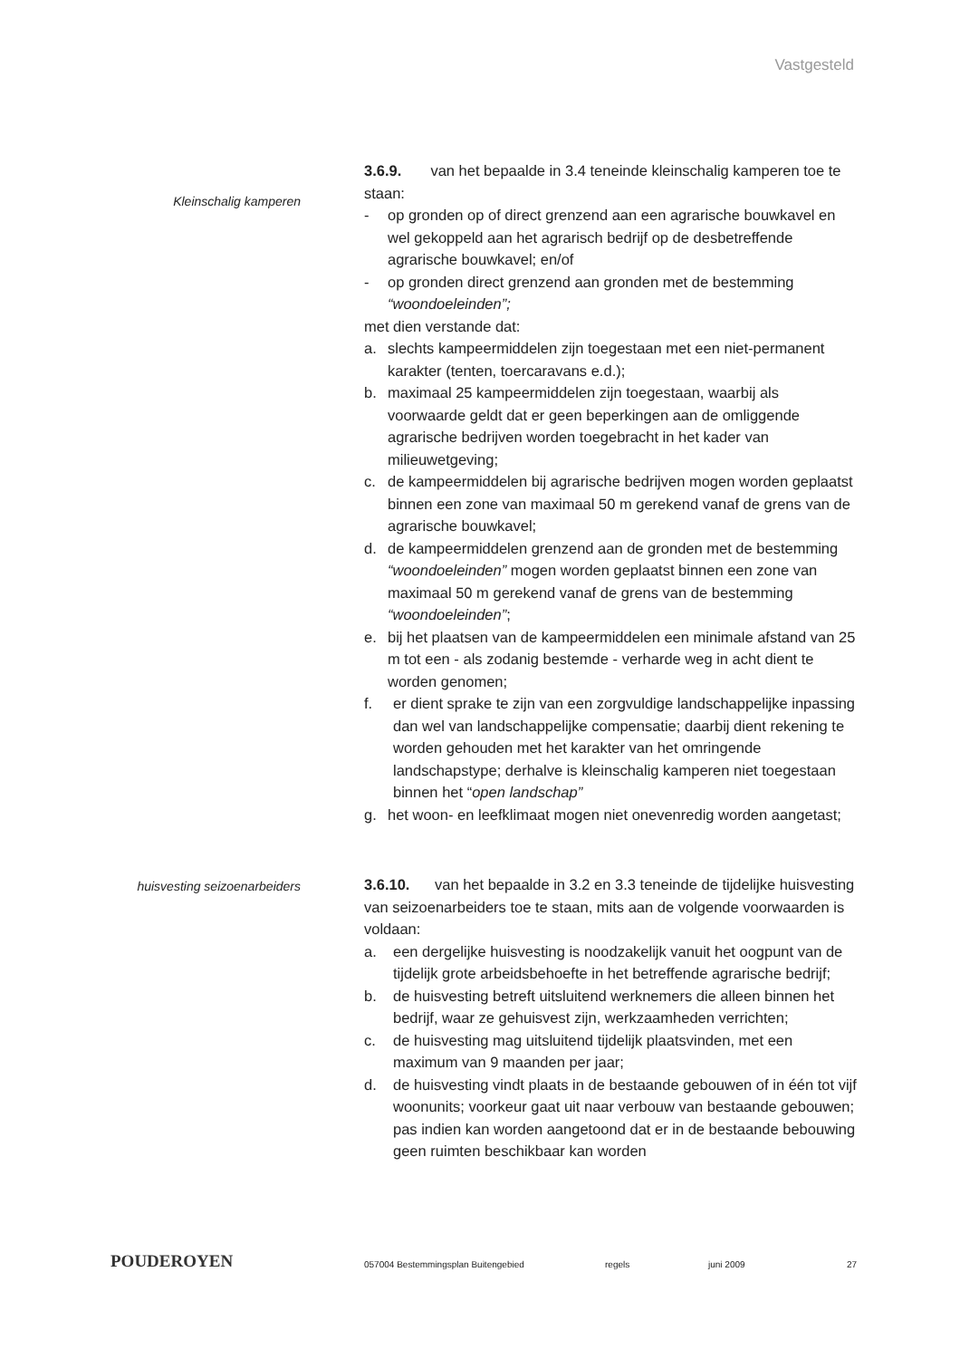Vastgesteld
Kleinschalig kamperen
3.6.9. van het bepaalde in 3.4 teneinde kleinschalig kamperen toe te staan:
- op gronden op of direct grenzend aan een agrarische bouwkavel en wel gekoppeld aan het agrarisch bedrijf op de desbetreffende agrarische bouwkavel; en/of
- op gronden direct grenzend aan gronden met de bestemming “woondoeleinden”;
met dien verstande dat:
a. slechts kampeermiddelen zijn toegestaan met een niet-permanent karakter (tenten, toercaravans e.d.);
b. maximaal 25 kampeermiddelen zijn toegestaan, waarbij als voorwaarde geldt dat er geen beperkingen aan de omliggende agrarische bedrijven worden toegebracht in het kader van milieuwetgeving;
c. de kampeermiddelen bij agrarische bedrijven mogen worden geplaatst binnen een zone van maximaal 50 m gerekend vanaf de grens van de agrarische bouwkavel;
d. de kampeermiddelen grenzend aan de gronden met de bestemming “woondoeleinden” mogen worden geplaatst binnen een zone van maximaal 50 m gerekend vanaf de grens van de bestemming “woondoeleinden”;
e. bij het plaatsen van de kampeermiddelen een minimale afstand van 25 m tot een - als zodanig bestemde - verharde weg in acht dient te worden genomen;
f. er dient sprake te zijn van een zorgvuldige landschappelijke inpassing dan wel van landschappelijke compensatie; daarbij dient rekening te worden gehouden met het karakter van het omringende landschapstype; derhalve is kleinschalig kamperen niet toegestaan binnen het “open landschap”
g. het woon- en leefklimaat mogen niet onevenredig worden aangetast;
huisvesting seizoenarbeiders
3.6.10. van het bepaalde in 3.2 en 3.3 teneinde de tijdelijke huisvesting van seizoenarbeiders toe te staan, mits aan de volgende voorwaarden is voldaan:
a. een dergelijke huisvesting is noodzakelijk vanuit het oogpunt van de tijdelijk grote arbeidsbehoefte in het betreffende agrarische bedrijf;
b. de huisvesting betreft uitsluitend werknemers die alleen binnen het bedrijf, waar ze gehuisvest zijn, werkzaamheden verrichten;
c. de huisvesting mag uitsluitend tijdelijk plaatsvinden, met een maximum van 9 maanden per jaar;
d. de huisvesting vindt plaats in de bestaande gebouwen of in één tot vijf woonunits; voorkeur gaat uit naar verbouw van bestaande gebouwen; pas indien kan worden aangetoond dat er in de bestaande bebouwing geen ruimten beschikbaar kan worden
POUDEROYEN
057004 Bestemmingsplan Buitengebied regels juni 2009 27